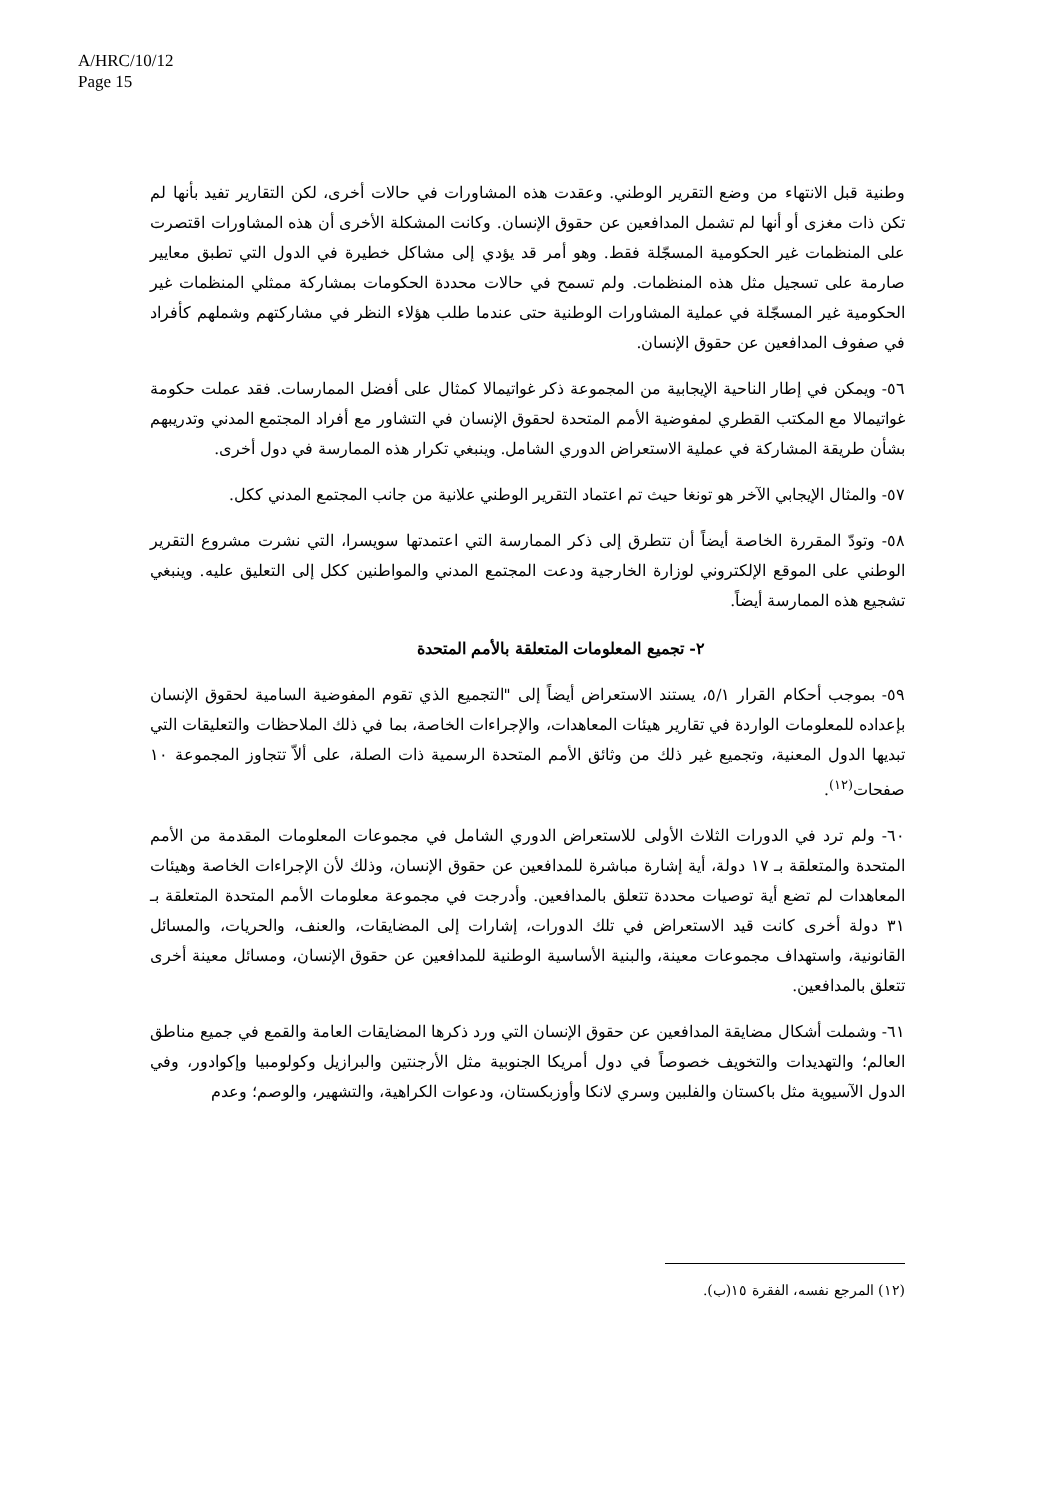A/HRC/10/12
Page 15
وطنية قبل الانتهاء من وضع التقرير الوطني. وعقدت هذه المشاورات في حالات أخرى، لكن التقارير تفيد بأنها لم تكن ذات مغزى أو أنها لم تشمل المدافعين عن حقوق الإنسان. وكانت المشكلة الأخرى أن هذه المشاورات اقتصرت على المنظمات غير الحكومية المسجّلة فقط. وهو أمر قد يؤدي إلى مشاكل خطيرة في الدول التي تطبق معايير صارمة على تسجيل مثل هذه المنظمات. ولم تسمح في حالات محددة الحكومات بمشاركة ممثلي المنظمات غير الحكومية غير المسجّلة في عملية المشاورات الوطنية حتى عندما طلب هؤلاء النظر في مشاركتهم وشملهم كأفراد في صفوف المدافعين عن حقوق الإنسان.
٥٦- ويمكن في إطار الناحية الإيجابية من المجموعة ذكر غواتيمالا كمثال على أفضل الممارسات. فقد عملت حكومة غواتيمالا مع المكتب القطري لمفوضية الأمم المتحدة لحقوق الإنسان في التشاور مع أفراد المجتمع المدني وتدريبهم بشأن طريقة المشاركة في عملية الاستعراض الدوري الشامل. وينبغي تكرار هذه الممارسة في دول أخرى.
٥٧- والمثال الإيجابي الآخر هو تونغا حيث تم اعتماد التقرير الوطني علانية من جانب المجتمع المدني ككل.
٥٨- وتودّ المقررة الخاصة أيضاً أن تتطرق إلى ذكر الممارسة التي اعتمدتها سويسرا، التي نشرت مشروع التقرير الوطني على الموقع الإلكتروني لوزارة الخارجية ودعت المجتمع المدني والمواطنين ككل إلى التعليق عليه. وينبغي تشجيع هذه الممارسة أيضاً.
٢- تجميع المعلومات المتعلقة بالأمم المتحدة
٥٩- بموجب أحكام القرار ٥/١، يستند الاستعراض أيضاً إلى "التجميع الذي تقوم المفوضية السامية لحقوق الإنسان بإعداده للمعلومات الواردة في تقارير هيئات المعاهدات، والإجراءات الخاصة، بما في ذلك الملاحظات والتعليقات التي تبديها الدول المعنية، وتجميع غير ذلك من وثائق الأمم المتحدة الرسمية ذات الصلة، على ألاّ تتجاوز المجموعة ١٠ صفحات<sup>(١٢)</sup>.
٦٠- ولم ترد في الدورات الثلاث الأولى للاستعراض الدوري الشامل في مجموعات المعلومات المقدمة من الأمم المتحدة والمتعلقة بـ ١٧ دولة، أية إشارة مباشرة للمدافعين عن حقوق الإنسان، وذلك لأن الإجراءات الخاصة وهيئات المعاهدات لم تضع أية توصيات محددة تتعلق بالمدافعين. وأدرجت في مجموعة معلومات الأمم المتحدة المتعلقة بـ ٣١ دولة أخرى كانت قيد الاستعراض في تلك الدورات، إشارات إلى المضايقات، والعنف، والحريات، والمسائل القانونية، واستهداف مجموعات معينة، والبنية الأساسية الوطنية للمدافعين عن حقوق الإنسان، ومسائل معينة أخرى تتعلق بالمدافعين.
٦١- وشملت أشكال مضايقة المدافعين عن حقوق الإنسان التي ورد ذكرها المضايقات العامة والقمع في جميع مناطق العالم؛ والتهديدات والتخويف خصوصاً في دول أمريكا الجنوبية مثل الأرجنتين والبرازيل وكولومبيا وإكوادور، وفي الدول الآسيوية مثل باكستان والفلبين وسري لانكا وأوزبكستان، ودعوات الكراهية، والتشهير، والوصم؛ وعدم
(١٢) المرجع نفسه، الفقرة ١٥(ب).